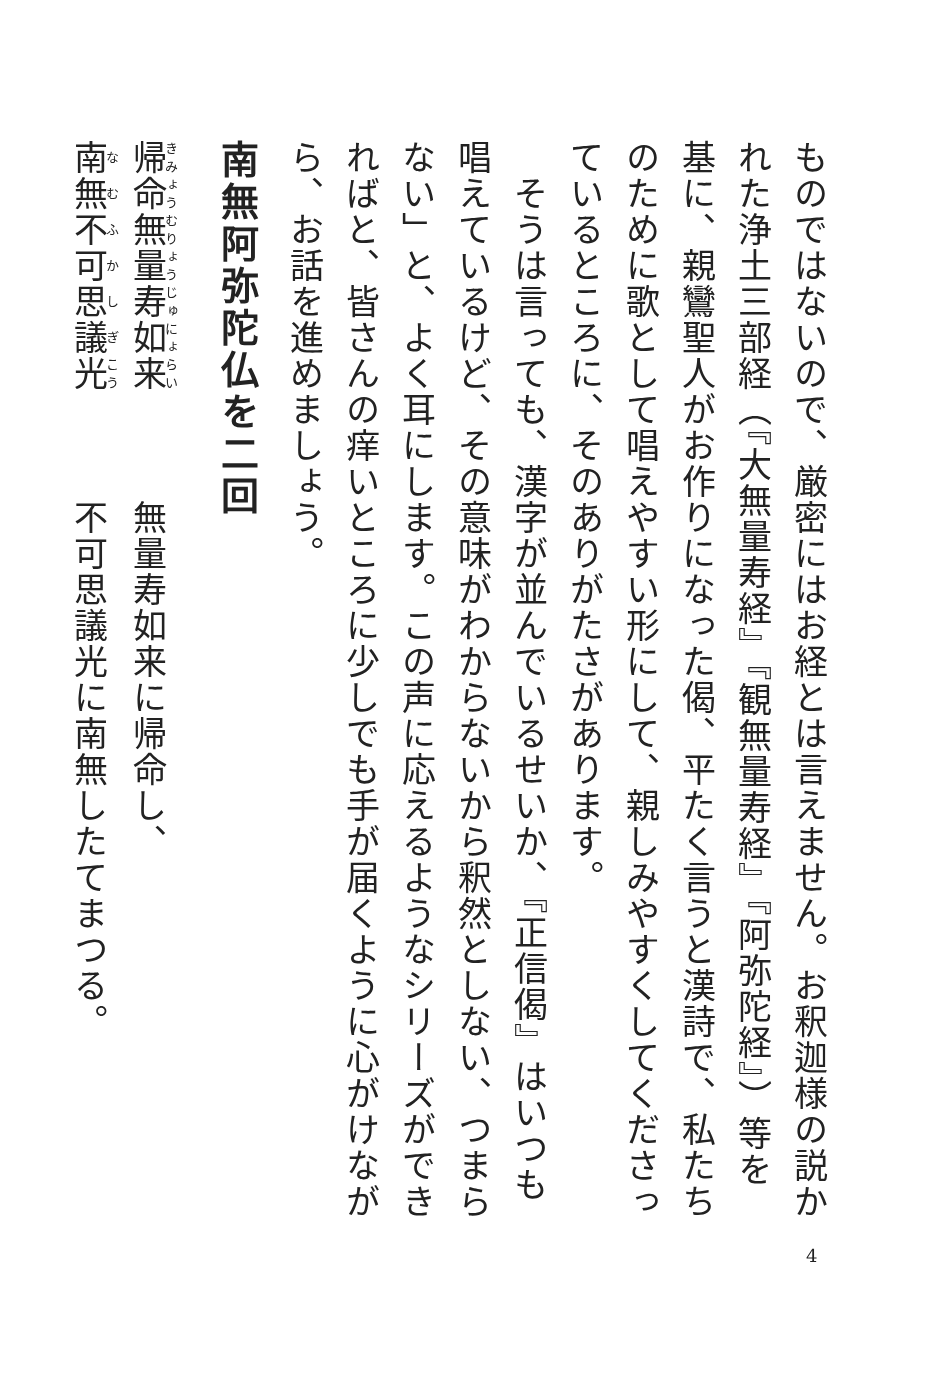ものではないので、厳密にはお経とは言えません。お釈迦様の説かれた浄土三部経（『大無量寿経』『観無量寿経』『阿弥陀経』）等を基に、親鸞聖人がお作りになった偈、平たく言うと漢詩で、私たちのために歌として唱えやすい形にして、親しみやすくしてくださっているところに、そのありがたさがあります。
　そうは言っても、漢字が並んでいるせいか、『正信偈』はいつも唱えているけど、その意味がわからないから釈然としない、つまらない」と、よく耳にします。この声に応えるようなシリーズができればと、皆さんの痒いところに少しでも手が届くように心がけながら、お話を進めましょう。
南無阿弥陀仏を二回
帰命無量寿如来　　　無量寿如来に帰命し、
南無不可思議光　　　不可思議光に南無したてまつる。
4